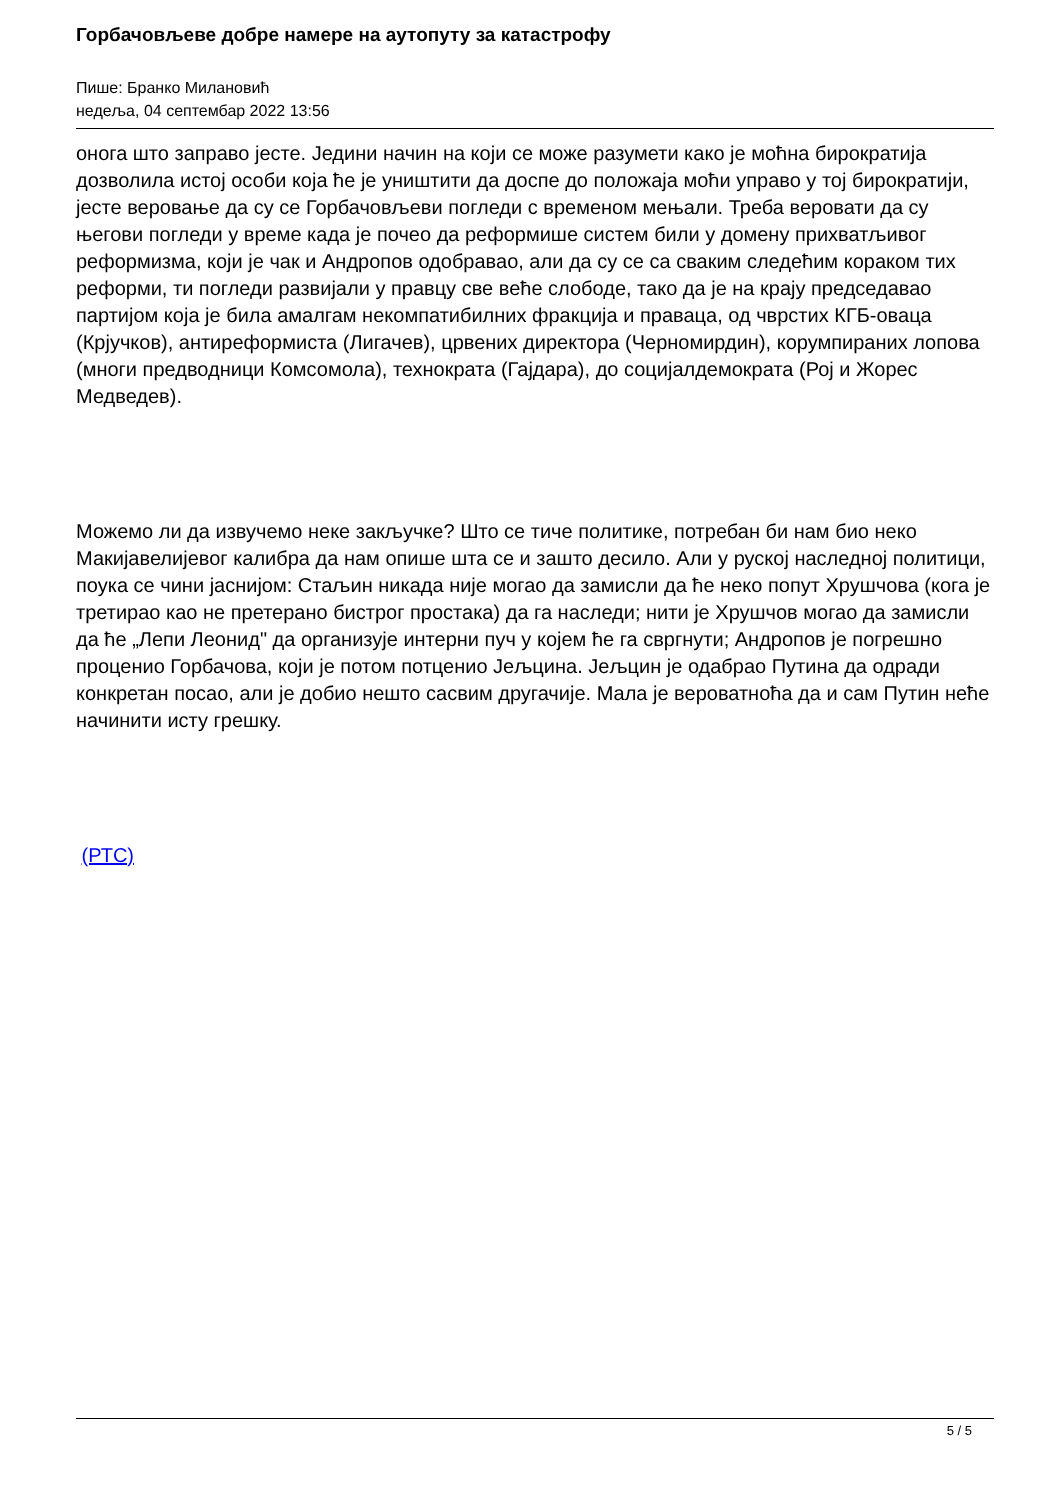Горбачовљеве добре намере на аутопуту за катастрофу
Пише: Бранко Милановић
недеља, 04 септембар 2022 13:56
онога што заправо јесте. Једини начин на који се може разумети како је моћна бирократија дозволила истој особи која ће је уништити да доспе до положаја моћи управо у тој бирократији, јесте веровање да су се Горбачовљеви погледи с временом мењали. Треба веровати да су његови погледи у време када је почео да реформише систем били у домену прихватљивог реформизма, који је чак и Андропов одобравао, али да су се са сваким следећим кораком тих реформи, ти погледи развијали у правцу све веће слободе, тако да је на крају председавао партијом која је била амалгам некомпатибилних фракција и праваца, од чврстих КГБ-оваца (Крјучков), антиреформиста (Лигачев), црвених директора (Черномирдин), корумпираних лопова (многи предводници Комсомола), технократа (Гајдара), до социјалдемократа (Рој и Жорес Медведев).
Можемо ли да извучемо неке закључке? Што се тиче политике, потребан би нам био неко Макијавелијевог калибра да нам опише шта се и зашто десило. Али у руској наследној политици, поука се чини јаснијом: Стаљин никада није могао да замисли да ће неко попут Хрушчова (кога је третирао као не претерано бистрог простака) да га наследи; нити је Хрушчов могао да замисли да ће „Лепи Леонид" да организује интерни пуч у којем ће га свргнути; Андропов је погрешно проценио Горбачова, који је потом потценио Јељцина. Јељцин је одабрао Путина да одради конкретан посао, али је добио нешто сасвим другачије. Мала је вероватноћа да и сам Путин неће начинити исту грешку.
(РТС)
5 / 5